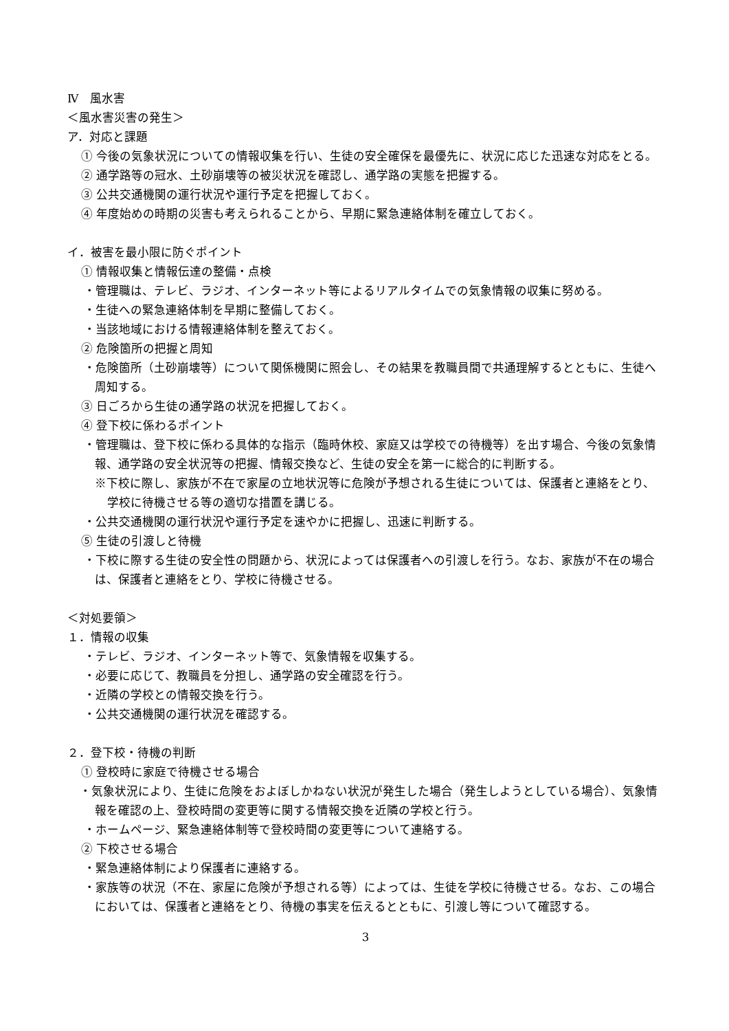Ⅳ　風水害
＜風水害災害の発生＞
ア．対応と課題
① 今後の気象状況についての情報収集を行い、生徒の安全確保を最優先に、状況に応じた迅速な対応をとる。
② 通学路等の冠水、土砂崩壊等の被災状況を確認し、通学路の実態を把握する。
③ 公共交通機関の運行状況や運行予定を把握しておく。
④ 年度始めの時期の災害も考えられることから、早期に緊急連絡体制を確立しておく。
イ．被害を最小限に防ぐポイント
① 情報収集と情報伝達の整備・点検
・管理職は、テレビ、ラジオ、インターネット等によるリアルタイムでの気象情報の収集に努める。
・生徒への緊急連絡体制を早期に整備しておく。
・当該地域における情報連絡体制を整えておく。
② 危険箇所の把握と周知
・危険箇所（土砂崩壊等）について関係機関に照会し、その結果を教職員間で共通理解するとともに、生徒へ周知する。
③ 日ごろから生徒の通学路の状況を把握しておく。
④ 登下校に係わるポイント
・管理職は、登下校に係わる具体的な指示（臨時休校、家庭又は学校での待機等）を出す場合、今後の気象情報、通学路の安全状況等の把握、情報交換など、生徒の安全を第一に総合的に判断する。
※下校に際し、家族が不在で家屋の立地状況等に危険が予想される生徒については、保護者と連絡をとり、学校に待機させる等の適切な措置を講じる。
・公共交通機関の運行状況や運行予定を速やかに把握し、迅速に判断する。
⑤ 生徒の引渡しと待機
・下校に際する生徒の安全性の問題から、状況によっては保護者への引渡しを行う。なお、家族が不在の場合は、保護者と連絡をとり、学校に待機させる。
＜対処要領＞
１．情報の収集
・テレビ、ラジオ、インターネット等で、気象情報を収集する。
・必要に応じて、教職員を分担し、通学路の安全確認を行う。
・近隣の学校との情報交換を行う。
・公共交通機関の運行状況を確認する。
２．登下校・待機の判断
① 登校時に家庭で待機させる場合
・気象状況により、生徒に危険をおよぼしかねない状況が発生した場合（発生しようとしている場合）、気象情報を確認の上、登校時間の変更等に関する情報交換を近隣の学校と行う。
・ホームページ、緊急連絡体制等で登校時間の変更等について連絡する。
② 下校させる場合
・緊急連絡体制により保護者に連絡する。
・家族等の状況（不在、家屋に危険が予想される等）によっては、生徒を学校に待機させる。なお、この場合においては、保護者と連絡をとり、待機の事実を伝えるとともに、引渡し等について確認する。
3